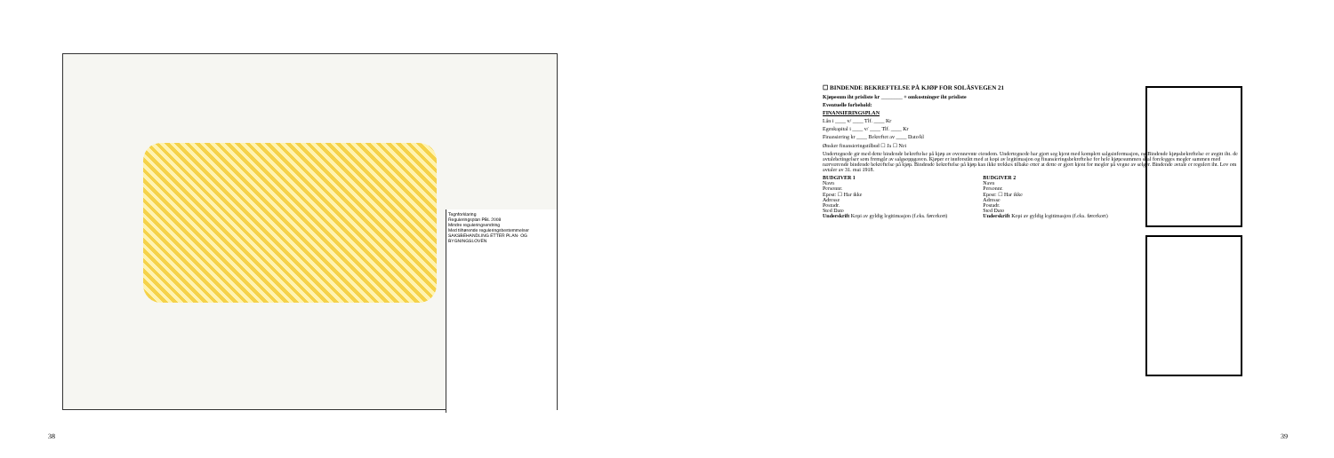Tegnforklaring
Reguleringsplan PBL 2008
Mindre reguleringsendring
Med tilhørende reguleringsbestemmelser
SAKSBEHANDLING ETTER PLAN- OG BYGNINGSLOVEN
38
☐ BINDENDE BEKREFTELSE PÅ KJØP FOR SOLÅSVEGEN 21
Kjøpesum iht prisliste kr ________ + omkostninger iht prisliste
Eventuelle forbehold:
FINANSIERINGSPLAN
Lån i ____ v/ ____ Tlf. ____ Kr
Egenkapital i ____ v/ ____ Tlf. ____ Kr
Finansiering kr ____ Bekreftet av ____ Dato/kl
Ønsker finansieringstilbud ☐ Ja ☐ Nei
Undertegnede gir med dette bindende bekreftelse på kjøp av ovennevnte eiendom. Undertegnede har gjort seg kjent med komplett salgsinformasjon, og Bindende kjøpsbekreftelse er avgitt iht. de avtalebetingelser som fremgår av salgsoppgaven. Kjøper er innforstått med at kopi av legitimasjon og finansieringsbekreftelse for hele kjøpesummen skal forelegges megler sammen med nærværende bindende bekreftelse på kjøp. Bindende bekreftelse på kjøp kan ikke trekkes tilbake etter at dette er gjort kjent for megler på vegne av selger. Bindende avtale er regulert iht. Lov om avtaler av 31. mai 1918.
BUDGIVER 1
Navn
Personnr.
Epost: ☐ Har ikke
Adresse
Postadr.
Sted Dato
Underskrift Kopi av gyldig legitimasjon (f.eks. førerkort)
BUDGIVER 2
Navn
Personnr.
Epost: ☐ Har ikke
Adresse
Postadr.
Sted Dato
Underskrift Kopi av gyldig legitimasjon (f.eks. førerkort)
39